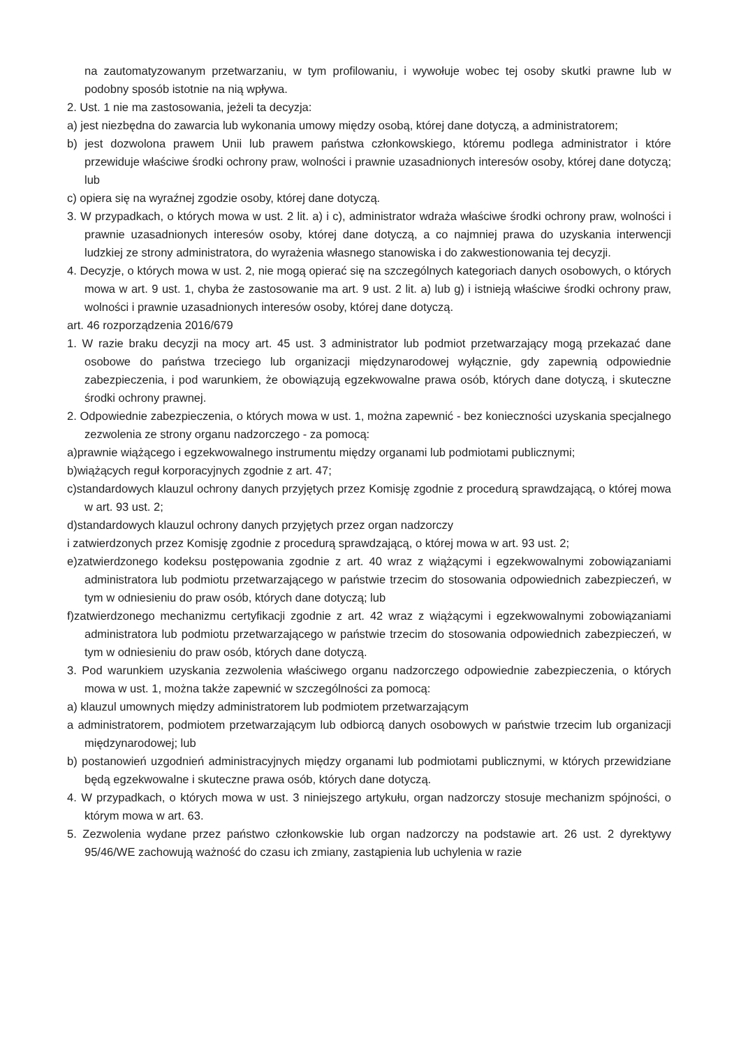na zautomatyzowanym przetwarzaniu, w tym profilowaniu, i wywołuje wobec tej osoby skutki prawne lub w podobny sposób istotnie na nią wpływa.
2. Ust. 1 nie ma zastosowania, jeżeli ta decyzja:
a) jest niezbędna do zawarcia lub wykonania umowy między osobą, której dane dotyczą, a administratorem;
b) jest dozwolona prawem Unii lub prawem państwa członkowskiego, któremu podlega administrator i które przewiduje właściwe środki ochrony praw, wolności i prawnie uzasadnionych interesów osoby, której dane dotyczą; lub
c) opiera się na wyraźnej zgodzie osoby, której dane dotyczą.
3. W przypadkach, o których mowa w ust. 2 lit. a) i c), administrator wdraża właściwe środki ochrony praw, wolności i prawnie uzasadnionych interesów osoby, której dane dotyczą, a co najmniej prawa do uzyskania interwencji ludzkiej ze strony administratora, do wyrażenia własnego stanowiska i do zakwestionowania tej decyzji.
4. Decyzje, o których mowa w ust. 2, nie mogą opierać się na szczególnych kategoriach danych osobowych, o których mowa w art. 9 ust. 1, chyba że zastosowanie ma art. 9 ust. 2 lit. a) lub g) i istnieją właściwe środki ochrony praw, wolności i prawnie uzasadnionych interesów osoby, której dane dotyczą.
art. 46 rozporządzenia 2016/679
1. W razie braku decyzji na mocy art. 45 ust. 3 administrator lub podmiot przetwarzający mogą przekazać dane osobowe do państwa trzeciego lub organizacji międzynarodowej wyłącznie, gdy zapewnią odpowiednie zabezpieczenia, i pod warunkiem, że obowiązują egzekwowalne prawa osób, których dane dotyczą, i skuteczne środki ochrony prawnej.
2. Odpowiednie zabezpieczenia, o których mowa w ust. 1, można zapewnić - bez konieczności uzyskania specjalnego zezwolenia ze strony organu nadzorczego - za pomocą:
a)prawnie wiążącego i egzekwowalnego instrumentu między organami lub podmiotami publicznymi;
b)wiążących reguł korporacyjnych zgodnie z art. 47;
c)standardowych klauzul ochrony danych przyjętych przez Komisję zgodnie z procedurą sprawdzającą, o której mowa w art. 93 ust. 2;
d)standardowych klauzul ochrony danych przyjętych przez organ nadzorczy
i zatwierdzonych przez Komisję zgodnie z procedurą sprawdzającą, o której mowa w art. 93 ust. 2;
e)zatwierdzonego kodeksu postępowania zgodnie z art. 40 wraz z wiążącymi i egzekwowalnymi zobowiązaniami administratora lub podmiotu przetwarzającego w państwie trzecim do stosowania odpowiednich zabezpieczeń, w tym w odniesieniu do praw osób, których dane dotyczą; lub
f)zatwierdzonego mechanizmu certyfikacji zgodnie z art. 42 wraz z wiążącymi i egzekwowalnymi zobowiązaniami administratora lub podmiotu przetwarzającego w państwie trzecim do stosowania odpowiednich zabezpieczeń, w tym w odniesieniu do praw osób, których dane dotyczą.
3. Pod warunkiem uzyskania zezwolenia właściwego organu nadzorczego odpowiednie zabezpieczenia, o których mowa w ust. 1, można także zapewnić w szczególności za pomocą:
a) klauzul umownych między administratorem lub podmiotem przetwarzającym
a administratorem, podmiotem przetwarzającym lub odbiorcą danych osobowych w państwie trzecim lub organizacji międzynarodowej; lub
b) postanowień uzgodnień administracyjnych między organami lub podmiotami publicznymi, w których przewidziane będą egzekwowalne i skuteczne prawa osób, których dane dotyczą.
4. W przypadkach, o których mowa w ust. 3 niniejszego artykułu, organ nadzorczy stosuje mechanizm spójności, o którym mowa w art. 63.
5. Zezwolenia wydane przez państwo członkowskie lub organ nadzorczy na podstawie art. 26 ust. 2 dyrektywy 95/46/WE zachowują ważność do czasu ich zmiany, zastąpienia lub uchylenia w razie